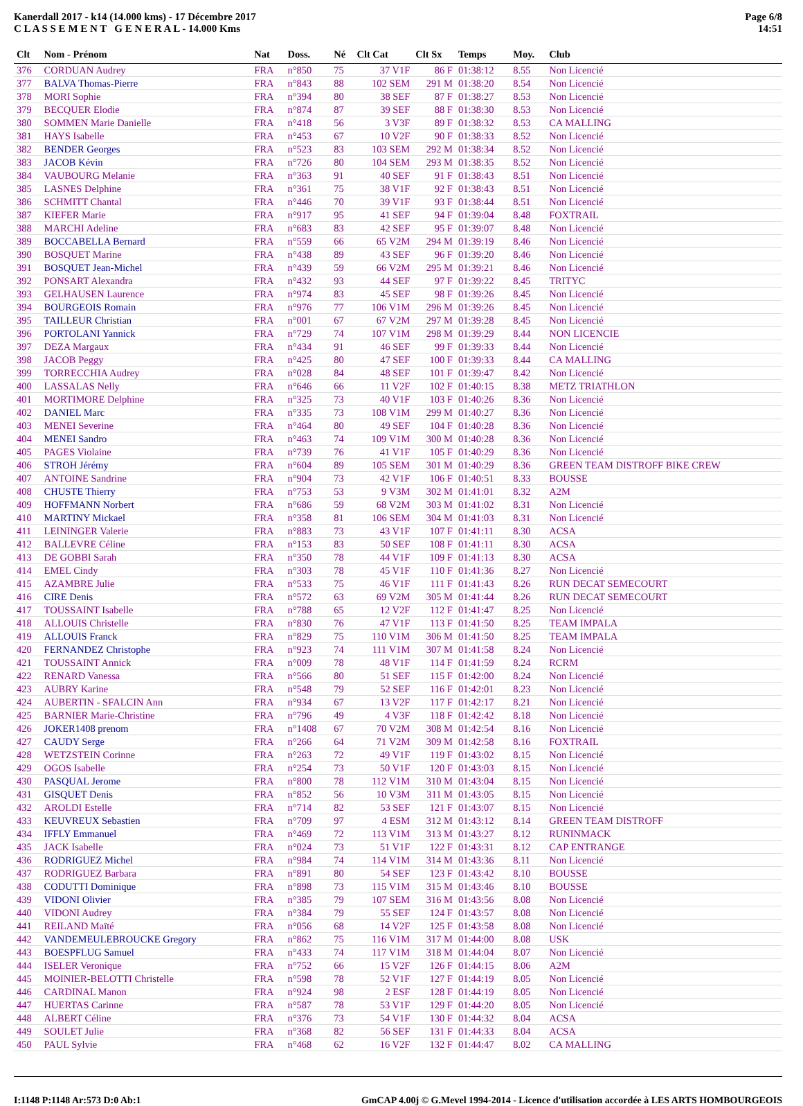Kanerdall 2017 - k14 (14.000 kms) - 17 Décembre 2017
C L A S S E M E N T G E N E R A L - 14.000 Kms
Page 6/8
14:51
| Clt | Nom - Prénom | Nat | Doss. | Né | Clt Cat | Clt Sx | Temps | Moy. | Club |
| --- | --- | --- | --- | --- | --- | --- | --- | --- | --- |
| 376 | CORDUAN Audrey | FRA | n°850 | 75 | 37 V1F | 86 F | 01:38:12 | 8.55 | Non Licencié |
| 377 | BALVA Thomas-Pierre | FRA | n°843 | 88 | 102 SEM | 291 M | 01:38:20 | 8.54 | Non Licencié |
| 378 | MORI Sophie | FRA | n°394 | 80 | 38 SEF | 87 F | 01:38:27 | 8.53 | Non Licencié |
| 379 | BECQUER Elodie | FRA | n°874 | 87 | 39 SEF | 88 F | 01:38:30 | 8.53 | Non Licencié |
| 380 | SOMMEN Marie Danielle | FRA | n°418 | 56 | 3 V3F | 89 F | 01:38:32 | 8.53 | CA MALLING |
| 381 | HAYS Isabelle | FRA | n°453 | 67 | 10 V2F | 90 F | 01:38:33 | 8.52 | Non Licencié |
| 382 | BENDER Georges | FRA | n°523 | 83 | 103 SEM | 292 M | 01:38:34 | 8.52 | Non Licencié |
| 383 | JACOB Kévin | FRA | n°726 | 80 | 104 SEM | 293 M | 01:38:35 | 8.52 | Non Licencié |
| 384 | VAUBOURG Melanie | FRA | n°363 | 91 | 40 SEF | 91 F | 01:38:43 | 8.51 | Non Licencié |
| 385 | LASNES Delphine | FRA | n°361 | 75 | 38 V1F | 92 F | 01:38:43 | 8.51 | Non Licencié |
| 386 | SCHMITT Chantal | FRA | n°446 | 70 | 39 V1F | 93 F | 01:38:44 | 8.51 | Non Licencié |
| 387 | KIEFER Marie | FRA | n°917 | 95 | 41 SEF | 94 F | 01:39:04 | 8.48 | FOXTRAIL |
| 388 | MARCHI Adeline | FRA | n°683 | 83 | 42 SEF | 95 F | 01:39:07 | 8.48 | Non Licencié |
| 389 | BOCCABELLA Bernard | FRA | n°559 | 66 | 65 V2M | 294 M | 01:39:19 | 8.46 | Non Licencié |
| 390 | BOSQUET Marine | FRA | n°438 | 89 | 43 SEF | 96 F | 01:39:20 | 8.46 | Non Licencié |
| 391 | BOSQUET Jean-Michel | FRA | n°439 | 59 | 66 V2M | 295 M | 01:39:21 | 8.46 | Non Licencié |
| 392 | PONSART Alexandra | FRA | n°432 | 93 | 44 SEF | 97 F | 01:39:22 | 8.45 | TRITYC |
| 393 | GELHAUSEN Laurence | FRA | n°974 | 83 | 45 SEF | 98 F | 01:39:26 | 8.45 | Non Licencié |
| 394 | BOURGEOIS Romain | FRA | n°976 | 77 | 106 V1M | 296 M | 01:39:26 | 8.45 | Non Licencié |
| 395 | TAILLEUR Christian | FRA | n°001 | 67 | 67 V2M | 297 M | 01:39:28 | 8.45 | Non Licencié |
| 396 | PORTOLANI Yannick | FRA | n°729 | 74 | 107 V1M | 298 M | 01:39:29 | 8.44 | NON LICENCIE |
| 397 | DEZA Margaux | FRA | n°434 | 91 | 46 SEF | 99 F | 01:39:33 | 8.44 | Non Licencié |
| 398 | JACOB Peggy | FRA | n°425 | 80 | 47 SEF | 100 F | 01:39:33 | 8.44 | CA MALLING |
| 399 | TORRECCHIA Audrey | FRA | n°028 | 84 | 48 SEF | 101 F | 01:39:47 | 8.42 | Non Licencié |
| 400 | LASSALAS Nelly | FRA | n°646 | 66 | 11 V2F | 102 F | 01:40:15 | 8.38 | METZ TRIATHLON |
| 401 | MORTIMORE Delphine | FRA | n°325 | 73 | 40 V1F | 103 F | 01:40:26 | 8.36 | Non Licencié |
| 402 | DANIEL Marc | FRA | n°335 | 73 | 108 V1M | 299 M | 01:40:27 | 8.36 | Non Licencié |
| 403 | MENEI Severine | FRA | n°464 | 80 | 49 SEF | 104 F | 01:40:28 | 8.36 | Non Licencié |
| 404 | MENEI Sandro | FRA | n°463 | 74 | 109 V1M | 300 M | 01:40:28 | 8.36 | Non Licencié |
| 405 | PAGES Violaine | FRA | n°739 | 76 | 41 V1F | 105 F | 01:40:29 | 8.36 | Non Licencié |
| 406 | STROH Jérémy | FRA | n°604 | 89 | 105 SEM | 301 M | 01:40:29 | 8.36 | GREEN TEAM DISTROFF BIKE CREW |
| 407 | ANTOINE Sandrine | FRA | n°904 | 73 | 42 V1F | 106 F | 01:40:51 | 8.33 | BOUSSE |
| 408 | CHUSTE Thierry | FRA | n°753 | 53 | 9 V3M | 302 M | 01:41:01 | 8.32 | A2M |
| 409 | HOFFMANN Norbert | FRA | n°686 | 59 | 68 V2M | 303 M | 01:41:02 | 8.31 | Non Licencié |
| 410 | MARTINY Mickael | FRA | n°358 | 81 | 106 SEM | 304 M | 01:41:03 | 8.31 | Non Licencié |
| 411 | LEININGER Valerie | FRA | n°883 | 73 | 43 V1F | 107 F | 01:41:11 | 8.30 | ACSA |
| 412 | BALLEVRE Céline | FRA | n°153 | 83 | 50 SEF | 108 F | 01:41:11 | 8.30 | ACSA |
| 413 | DE GOBBI Sarah | FRA | n°350 | 78 | 44 V1F | 109 F | 01:41:13 | 8.30 | ACSA |
| 414 | EMEL Cindy | FRA | n°303 | 78 | 45 V1F | 110 F | 01:41:36 | 8.27 | Non Licencié |
| 415 | AZAMBRE Julie | FRA | n°533 | 75 | 46 V1F | 111 F | 01:41:43 | 8.26 | RUN DECAT SEMECOURT |
| 416 | CIRE Denis | FRA | n°572 | 63 | 69 V2M | 305 M | 01:41:44 | 8.26 | RUN DECAT SEMECOURT |
| 417 | TOUSSAINT Isabelle | FRA | n°788 | 65 | 12 V2F | 112 F | 01:41:47 | 8.25 | Non Licencié |
| 418 | ALLOUIS Christelle | FRA | n°830 | 76 | 47 V1F | 113 F | 01:41:50 | 8.25 | TEAM IMPALA |
| 419 | ALLOUIS Franck | FRA | n°829 | 75 | 110 V1M | 306 M | 01:41:50 | 8.25 | TEAM IMPALA |
| 420 | FERNANDEZ Christophe | FRA | n°923 | 74 | 111 V1M | 307 M | 01:41:58 | 8.24 | Non Licencié |
| 421 | TOUSSAINT Annick | FRA | n°009 | 78 | 48 V1F | 114 F | 01:41:59 | 8.24 | RCRM |
| 422 | RENARD Vanessa | FRA | n°566 | 80 | 51 SEF | 115 F | 01:42:00 | 8.24 | Non Licencié |
| 423 | AUBRY Karine | FRA | n°548 | 79 | 52 SEF | 116 F | 01:42:01 | 8.23 | Non Licencié |
| 424 | AUBERTIN - SFALCIN Ann | FRA | n°934 | 67 | 13 V2F | 117 F | 01:42:17 | 8.21 | Non Licencié |
| 425 | BARNIER Marie-Christine | FRA | n°796 | 49 | 4 V3F | 118 F | 01:42:42 | 8.18 | Non Licencié |
| 426 | JOKER1408 prenom | FRA | n°1408 | 67 | 70 V2M | 308 M | 01:42:54 | 8.16 | Non Licencié |
| 427 | CAUDY Serge | FRA | n°266 | 64 | 71 V2M | 309 M | 01:42:58 | 8.16 | FOXTRAIL |
| 428 | WETZSTEIN Corinne | FRA | n°263 | 72 | 49 V1F | 119 F | 01:43:02 | 8.15 | Non Licencié |
| 429 | OGOS Isabelle | FRA | n°254 | 73 | 50 V1F | 120 F | 01:43:03 | 8.15 | Non Licencié |
| 430 | PASQUAL Jerome | FRA | n°800 | 78 | 112 V1M | 310 M | 01:43:04 | 8.15 | Non Licencié |
| 431 | GISQUET Denis | FRA | n°852 | 56 | 10 V3M | 311 M | 01:43:05 | 8.15 | Non Licencié |
| 432 | AROLDI Estelle | FRA | n°714 | 82 | 53 SEF | 121 F | 01:43:07 | 8.15 | Non Licencié |
| 433 | KEUVREUX Sebastien | FRA | n°709 | 97 | 4 ESM | 312 M | 01:43:12 | 8.14 | GREEN TEAM DISTROFF |
| 434 | IFFLY Emmanuel | FRA | n°469 | 72 | 113 V1M | 313 M | 01:43:27 | 8.12 | RUNINMACK |
| 435 | JACK Isabelle | FRA | n°024 | 73 | 51 V1F | 122 F | 01:43:31 | 8.12 | CAP ENTRANGE |
| 436 | RODRIGUEZ Michel | FRA | n°984 | 74 | 114 V1M | 314 M | 01:43:36 | 8.11 | Non Licencié |
| 437 | RODRIGUEZ Barbara | FRA | n°891 | 80 | 54 SEF | 123 F | 01:43:42 | 8.10 | BOUSSE |
| 438 | CODUTTI Dominique | FRA | n°898 | 73 | 115 V1M | 315 M | 01:43:46 | 8.10 | BOUSSE |
| 439 | VIDONI Olivier | FRA | n°385 | 79 | 107 SEM | 316 M | 01:43:56 | 8.08 | Non Licencié |
| 440 | VIDONI Audrey | FRA | n°384 | 79 | 55 SEF | 124 F | 01:43:57 | 8.08 | Non Licencié |
| 441 | REILAND Maïté | FRA | n°056 | 68 | 14 V2F | 125 F | 01:43:58 | 8.08 | Non Licencié |
| 442 | VANDEMEULEBROUCKE Gregory | FRA | n°862 | 75 | 116 V1M | 317 M | 01:44:00 | 8.08 | USK |
| 443 | BOESPFLUG Samuel | FRA | n°433 | 74 | 117 V1M | 318 M | 01:44:04 | 8.07 | Non Licencié |
| 444 | ISELER Veronique | FRA | n°752 | 66 | 15 V2F | 126 F | 01:44:15 | 8.06 | A2M |
| 445 | MOINIER-BELOTTI Christelle | FRA | n°598 | 78 | 52 V1F | 127 F | 01:44:19 | 8.05 | Non Licencié |
| 446 | CARDINAL Manon | FRA | n°924 | 98 | 2 ESF | 128 F | 01:44:19 | 8.05 | Non Licencié |
| 447 | HUERTAS Carinne | FRA | n°587 | 78 | 53 V1F | 129 F | 01:44:20 | 8.05 | Non Licencié |
| 448 | ALBERT Céline | FRA | n°376 | 73 | 54 V1F | 130 F | 01:44:32 | 8.04 | ACSA |
| 449 | SOULET Julie | FRA | n°368 | 82 | 56 SEF | 131 F | 01:44:33 | 8.04 | ACSA |
| 450 | PAUL Sylvie | FRA | n°468 | 62 | 16 V2F | 132 F | 01:44:47 | 8.02 | CA MALLING |
I:1148 P:1148 Ar:573 D:0 Ab:1 GmCAP 4.00j © G.Mevel 1994-2014 - Licence d'utilisation accordée à LES ARTS HOMBOURGEOIS